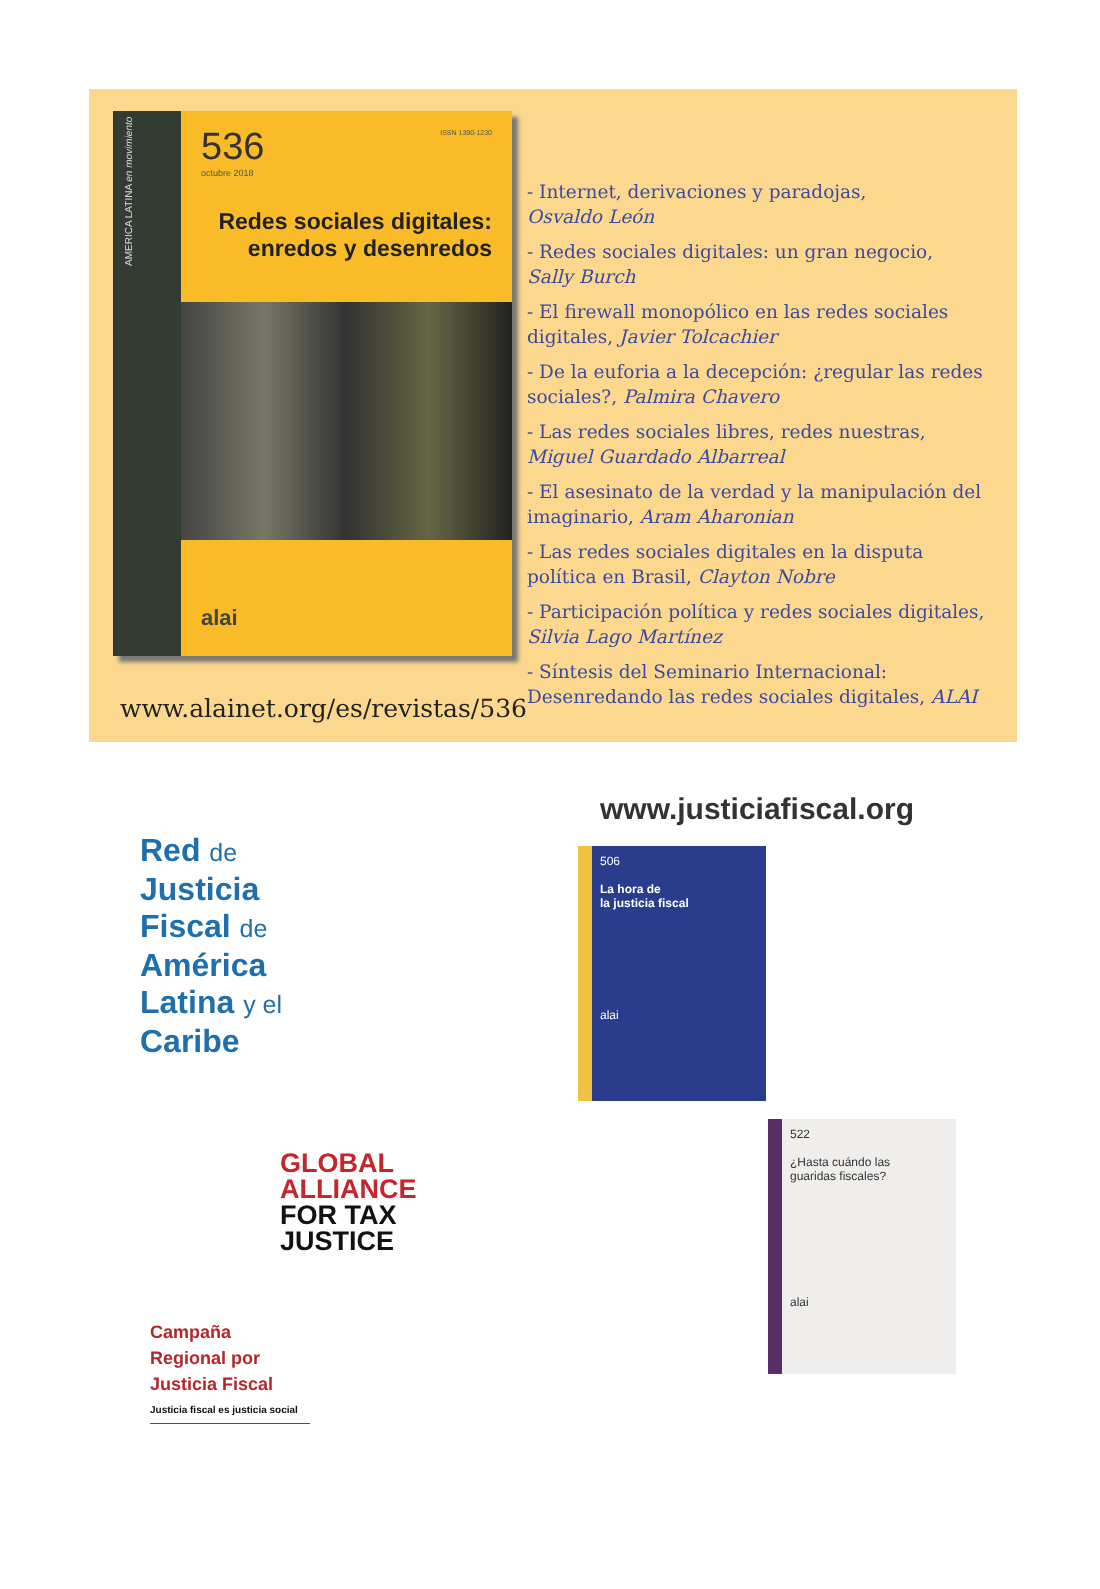AMERICA LATINA en movimiento
ISSN 1390-1230
536
octubre 2018
Redes sociales digitales:
enredos y desenredos
alai
www.alainet.org/es/revistas/536
- Internet, derivaciones y paradojas,
Osvaldo León
- Redes sociales digitales: un gran negocio,
Sally Burch
- El firewall monopólico en las redes sociales digitales, Javier Tolcachier
- De la euforia a la decepción: ¿regular las redes sociales?, Palmira Chavero
- Las redes sociales libres, redes nuestras,
Miguel Guardado Albarreal
- El asesinato de la verdad y la manipulación del imaginario, Aram Aharonian
- Las redes sociales digitales en la disputa política en Brasil, Clayton Nobre
- Participación política y redes sociales digitales, Silvia Lago Martínez
- Síntesis del Seminario Internacional: Desenredando las redes sociales digitales, ALAI
Red de
Justicia
Fiscal de
América
Latina y el
Caribe
GLOBAL
ALLIANCE
FOR TAX
JUSTICE
Campaña
Regional por
Justicia Fiscal
Justicia fiscal es justicia social
www.justiciafiscal.org
506
La hora de
la justicia fiscal
alai
522
¿Hasta cuándo las
guaridas fiscales?
alai